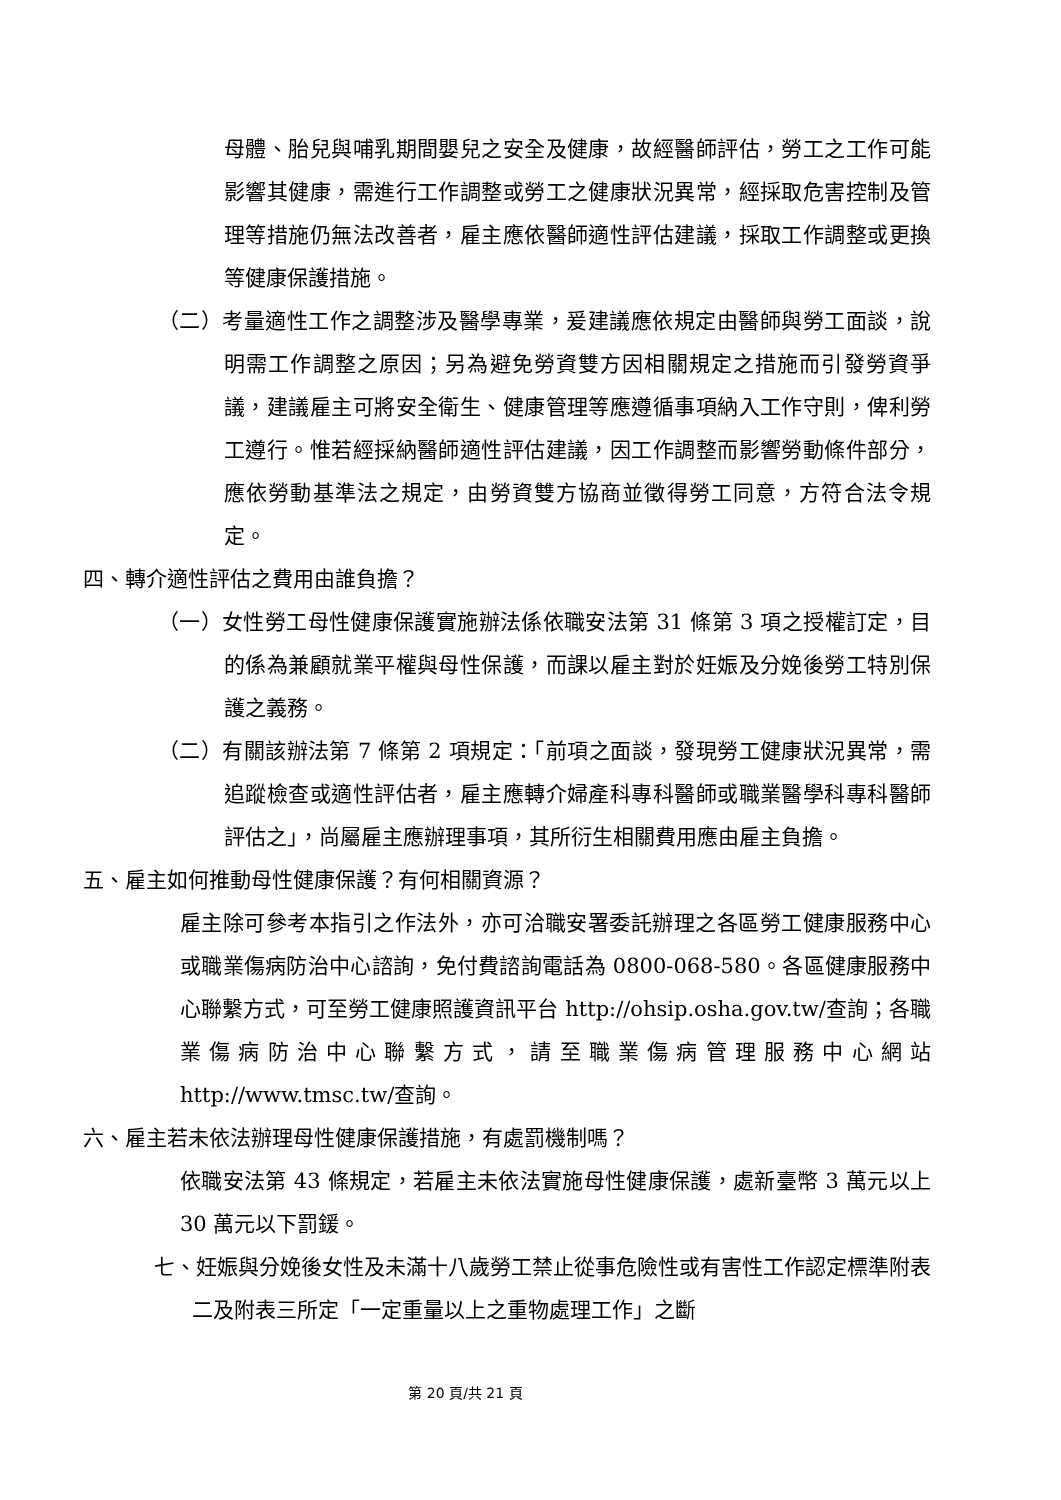母體、胎兒與哺乳期間嬰兒之安全及健康，故經醫師評估，勞工之工作可能影響其健康，需進行工作調整或勞工之健康狀況異常，經採取危害控制及管理等措施仍無法改善者，雇主應依醫師適性評估建議，採取工作調整或更換等健康保護措施。
（二）考量適性工作之調整涉及醫學專業，爰建議應依規定由醫師與勞工面談，說明需工作調整之原因；另為避免勞資雙方因相關規定之措施而引發勞資爭議，建議雇主可將安全衛生、健康管理等應遵循事項納入工作守則，俾利勞工遵行。惟若經採納醫師適性評估建議，因工作調整而影響勞動條件部分，應依勞動基準法之規定，由勞資雙方協商並徵得勞工同意，方符合法令規定。
四、轉介適性評估之費用由誰負擔？
（一）女性勞工母性健康保護實施辦法係依職安法第 31 條第 3 項之授權訂定，目的係為兼顧就業平權與母性保護，而課以雇主對於妊娠及分娩後勞工特別保護之義務。
（二）有關該辦法第 7 條第 2 項規定：「前項之面談，發現勞工健康狀況異常，需追蹤檢查或適性評估者，雇主應轉介婦產科專科醫師或職業醫學科專科醫師評估之」，尚屬雇主應辦理事項，其所衍生相關費用應由雇主負擔。
五、雇主如何推動母性健康保護？有何相關資源？
雇主除可參考本指引之作法外，亦可洽職安署委託辦理之各區勞工健康服務中心或職業傷病防治中心諮詢，免付費諮詢電話為 0800-068-580。各區健康服務中心聯繫方式，可至勞工健康照護資訊平台 http://ohsip.osha.gov.tw/查詢；各職業傷病防治中心聯繫方式，請至職業傷病管理服務中心網站 http://www.tmsc.tw/查詢。
六、雇主若未依法辦理母性健康保護措施，有處罰機制嗎？
依職安法第 43 條規定，若雇主未依法實施母性健康保護，處新臺幣 3 萬元以上 30 萬元以下罰鍰。
七、妊娠與分娩後女性及未滿十八歲勞工禁止從事危險性或有害性工作認定標準附表二及附表三所定「一定重量以上之重物處理工作」之斷
第 20 頁/共 21 頁